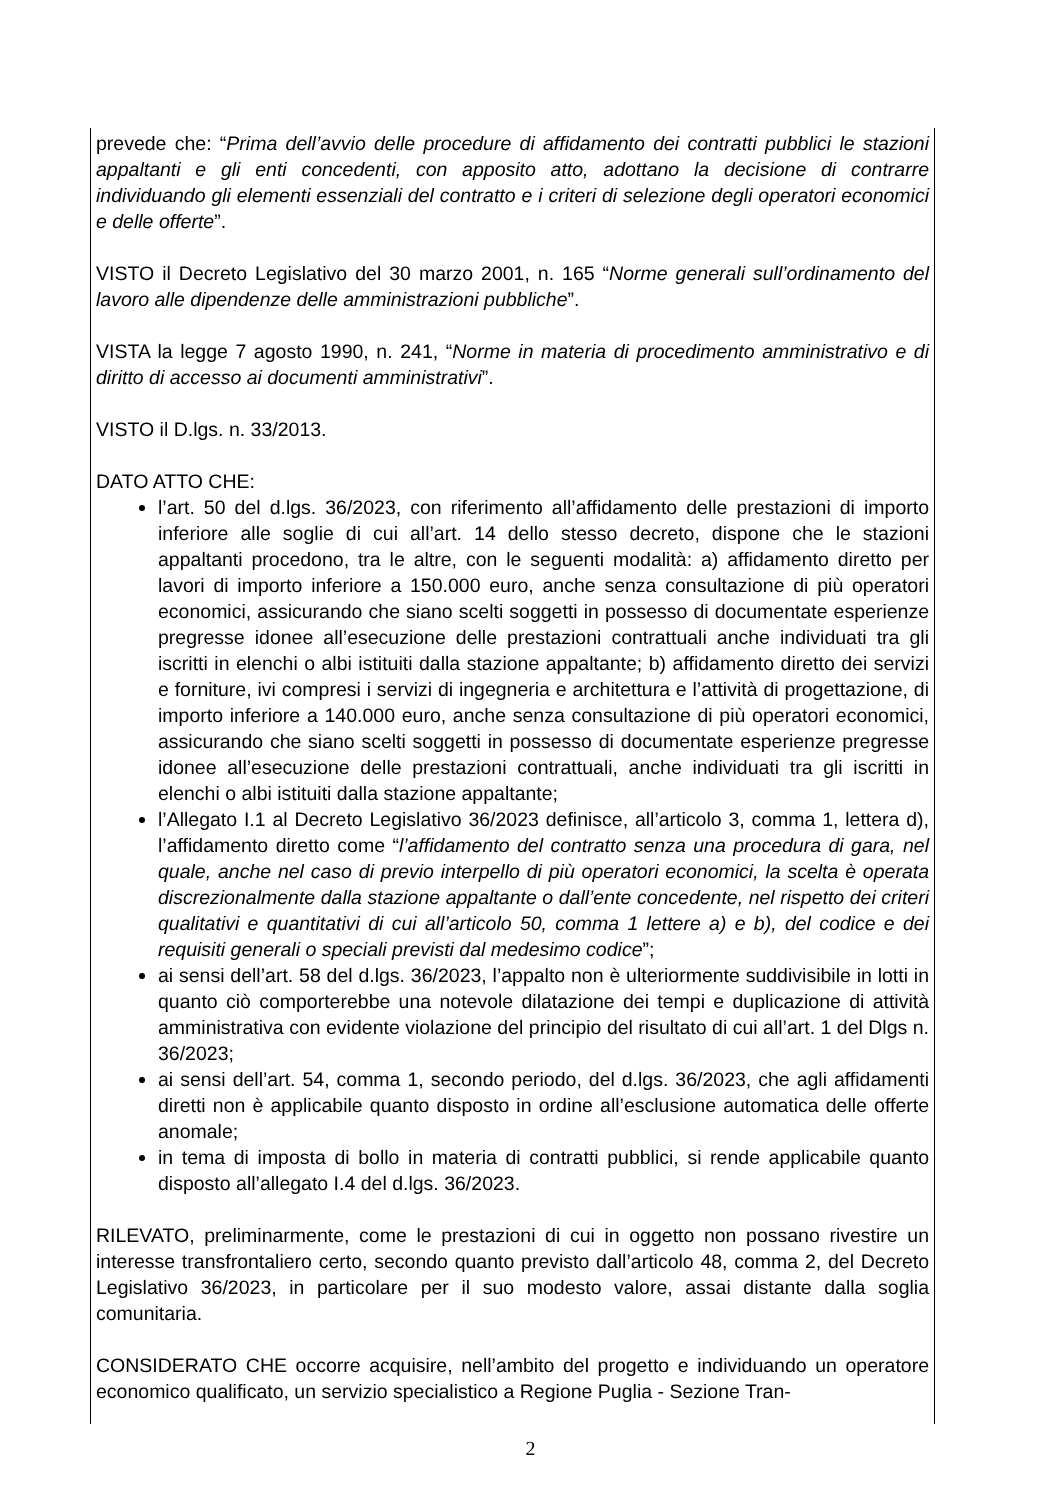prevede che: “Prima dell’avvio delle procedure di affidamento dei contratti pubblici le stazioni appaltanti e gli enti concedenti, con apposito atto, adottano la decisione di contrarre individuando gli elementi essenziali del contratto e i criteri di selezione degli operatori economici e delle offerte”.
VISTO il Decreto Legislativo del 30 marzo 2001, n. 165 “Norme generali sull’ordinamento del lavoro alle dipendenze delle amministrazioni pubbliche”.
VISTA la legge 7 agosto 1990, n. 241, “Norme in materia di procedimento amministrativo e di diritto di accesso ai documenti amministrativi”.
VISTO il D.lgs. n. 33/2013.
DATO ATTO CHE:
l’art. 50 del d.lgs. 36/2023, con riferimento all’affidamento delle prestazioni di importo inferiore alle soglie di cui all’art. 14 dello stesso decreto, dispone che le stazioni appaltanti procedono, tra le altre, con le seguenti modalità: a) affidamento diretto per lavori di importo inferiore a 150.000 euro, anche senza consultazione di più operatori economici, assicurando che siano scelti soggetti in possesso di documentate esperienze pregresse idonee all’esecuzione delle prestazioni contrattuali anche individuati tra gli iscritti in elenchi o albi istituiti dalla stazione appaltante; b) affidamento diretto dei servizi e forniture, ivi compresi i servizi di ingegneria e architettura e l’attività di progettazione, di importo inferiore a 140.000 euro, anche senza consultazione di più operatori economici, assicurando che siano scelti soggetti in possesso di documentate esperienze pregresse idonee all’esecuzione delle prestazioni contrattuali, anche individuati tra gli iscritti in elenchi o albi istituiti dalla stazione appaltante;
l’Allegato I.1 al Decreto Legislativo 36/2023 definisce, all’articolo 3, comma 1, lettera d), l’affidamento diretto come “l’affidamento del contratto senza una procedura di gara, nel quale, anche nel caso di previo interpello di più operatori economici, la scelta è operata discrezionalmente dalla stazione appaltante o dall’ente concedente, nel rispetto dei criteri qualitativi e quantitativi di cui all’articolo 50, comma 1 lettere a) e b), del codice e dei requisiti generali o speciali previsti dal medesimo codice”;
ai sensi dell’art. 58 del d.lgs. 36/2023, l’appalto non è ulteriormente suddivisibile in lotti in quanto ciò comporterebbe una notevole dilatazione dei tempi e duplicazione di attività amministrativa con evidente violazione del principio del risultato di cui all’art. 1 del Dlgs n. 36/2023;
ai sensi dell’art. 54, comma 1, secondo periodo, del d.lgs. 36/2023, che agli affidamenti diretti non è applicabile quanto disposto in ordine all’esclusione automatica delle offerte anomale;
in tema di imposta di bollo in materia di contratti pubblici, si rende applicabile quanto disposto all’allegato I.4 del d.lgs. 36/2023.
RILEVATO, preliminarmente, come le prestazioni di cui in oggetto non possano rivestire un interesse transfrontaliero certo, secondo quanto previsto dall’articolo 48, comma 2, del Decreto Legislativo 36/2023, in particolare per il suo modesto valore, assai distante dalla soglia comunitaria.
CONSIDERATO CHE occorre acquisire, nell’ambito del progetto e individuando un operatore economico qualificato, un servizio specialistico a Regione Puglia - Sezione Tran-
2